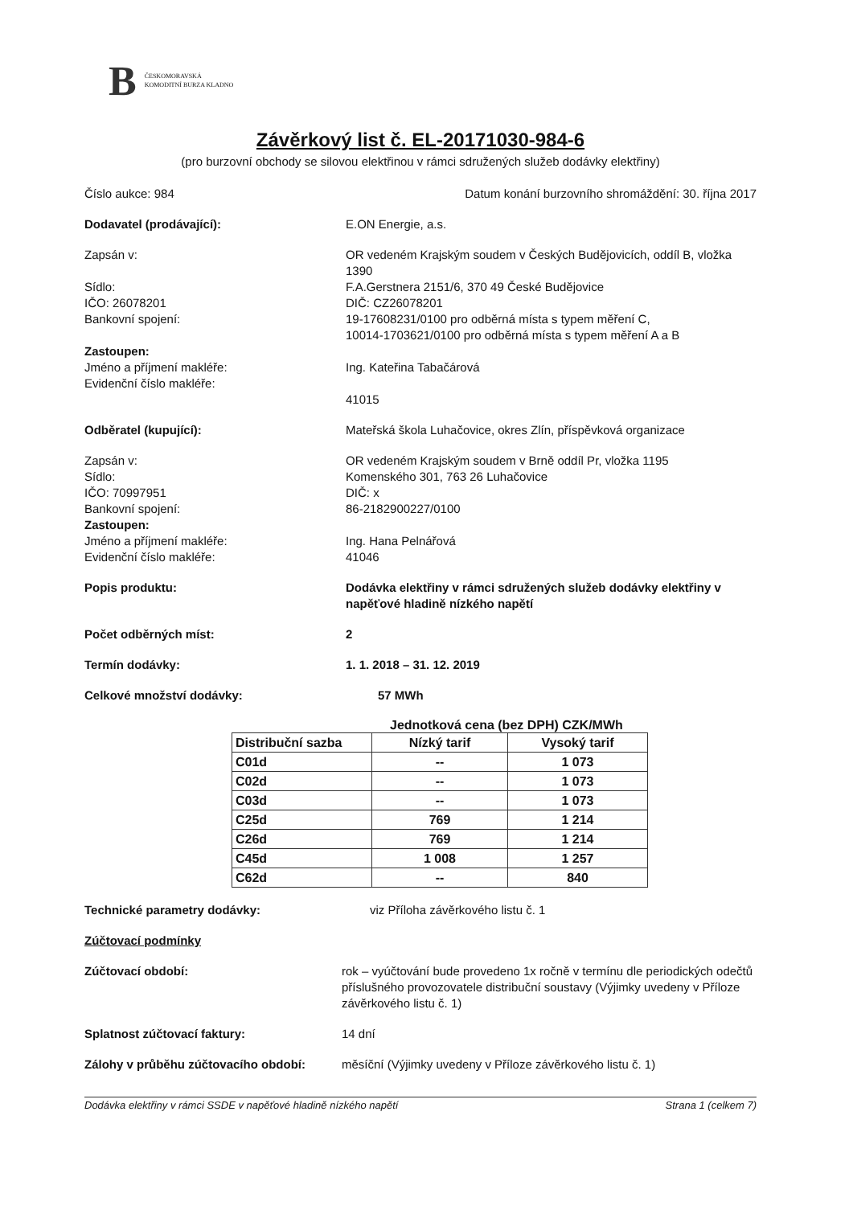B ČESKOMORAVSKÁ
KOMODITNÍ BURZA KLADNO
Závěrkový list č. EL-20171030-984-6
(pro burzovní obchody se silovou elektřinou v rámci sdružených služeb dodávky elektřiny)
Číslo aukce: 984 Datum konání burzovního shromáždění: 30. října 2017
Dodavatel (prodávající): E.ON Energie, a.s.
Zapsán v: OR vedeném Krajským soudem v Českých Budějovicích, oddíl B, vložka 1390
Sídlo:
IČO: 26078201
Bankovní spojení:
F.A.Gerstnera 2151/6, 370 49 České Budějovice
DIČ: CZ26078201
19-17608231/0100 pro odběrná místa s typem měření C,
10014-1703621/0100 pro odběrná místa s typem měření A a B
Zastoupen:
Jméno a příjmení makléře:
Evidenční číslo makléře:
Ing. Kateřina Tabačárová
41015
Odběratel (kupující): Mateřská škola Luhačovice, okres Zlín, příspěvková organizace
Zapsán v:
Sídlo:
IČO: 70997951
Bankovní spojení:
Zastoupen:
Jméno a příjmení makléře:
Evidenční číslo makléře:
OR vedeném Krajským soudem v Brně oddíl Pr, vložka 1195
Komenského 301, 763 26 Luhačovice
DIČ: x
86-2182900227/0100
Ing. Hana Pelnářová
41046
Popis produktu: Dodávka elektřiny v rámci sdružených služeb dodávky elektřiny v napěťové hladině nízkého napětí
Počet odběrných míst: 2
Termín dodávky: 1. 1. 2018 – 31. 12. 2019
Celkové množství dodávky: 57 MWh
Jednotková cena (bez DPH) CZK/MWh
| Distribuční sazba | Nízký tarif | Vysoký tarif |
| --- | --- | --- |
| C01d | -- | 1 073 |
| C02d | -- | 1 073 |
| C03d | -- | 1 073 |
| C25d | 769 | 1 214 |
| C26d | 769 | 1 214 |
| C45d | 1 008 | 1 257 |
| C62d | -- | 840 |
Technické parametry dodávky: viz Příloha závěrkového listu č. 1
Zúčtovací podmínky
Zúčtovací období: rok – vyúčtování bude provedeno 1x ročně v termínu dle periodických odečtů příslušného provozovatele distribuční soustavy (Výjimky uvedeny v Příloze závěrkového listu č. 1)
Splatnost zúčtovací faktury: 14 dní
Zálohy v průběhu zúčtovacího období:
měsíční (Výjimky uvedeny v Příloze závěrkového listu č. 1)
Dodávka elektřiny v rámci SSDE v napěťové hladině nízkého napětí Strana 1 (celkem 7)